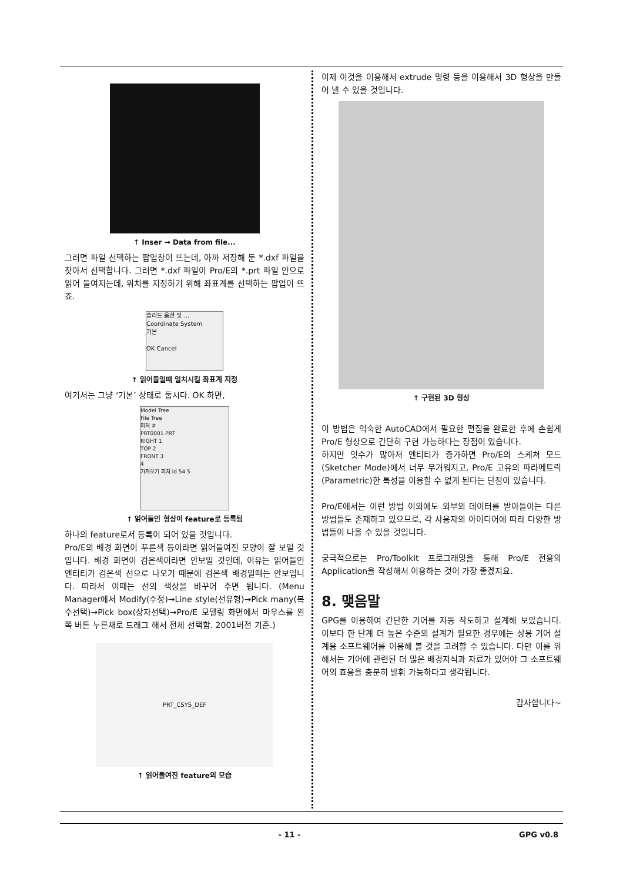↑ Inser → Data from file...
그러면 파일 선택하는 팝업창이 뜨는데, 아까 저장해 둔 *.dxf 파일을 찾아서 선택합니다. 그러면 *.dxf 파일이 Pro/E의 *.prt 파일 안으로 읽어 들여지는데, 위치를 지정하기 위해 좌표계를 선택하는 팝업이 뜨죠.
솔리드 옵션 및 ...
Coordinate System
기본
OK Cancel
↑ 읽어들일때 일치시킬 좌표계 지정
여기서는 그냥 ‘기본’ 상태로 둡시다. OK 하면,
Model Tree
File Tree
피처 #
PRT0001.PRT
RIGHT 1
TOP 2
FRONT 3
4
가져오기 피처 id 54 5
↑ 읽어들인 형상이 feature로 등록됨
하나의 feature로서 등록이 되어 있을 것입니다.
Pro/E의 배경 화면이 푸른색 등이라면 읽어들여진 모양이 잘 보일 것입니다. 배경 화면이 검은색이라면 안보일 것인데, 이유는 읽어들인 엔티티가 검은색 선으로 나오기 때문에 검은색 배경일때는 안보입니다. 따라서 이때는 선의 색상을 바꾸어 주면 됩니다. (Menu Manager에서 Modify(수정)→Line style(선유형)→Pick many(복수선택)→Pick box(상자선택)→Pro/E 모델링 화면에서 마우스를 왼쪽 버튼 누른채로 드래그 해서 전체 선택함. 2001버전 기준.)
PRT_CSYS_DEF
↑ 읽어들여진 feature의 모습
이제 이것을 이용해서 extrude 명령 등을 이용해서 3D 형상을 만들어 낼 수 있을 것입니다.
↑ 구현된 3D 형상
이 방법은 익숙한 AutoCAD에서 필요한 편집을 완료한 후에 손쉽게 Pro/E 형상으로 간단히 구현 가능하다는 장점이 있습니다.
하지만 잇수가 많아져 엔티티가 증가하면 Pro/E의 스케쳐 모드(Sketcher Mode)에서 너무 무거워지고, Pro/E 고유의 파라메트릭(Parametric)한 특성을 이용할 수 없게 된다는 단점이 있습니다.
Pro/E에서는 이런 방법 이외에도 외부의 데이터를 받아들이는 다른 방법들도 존재하고 있으므로, 각 사용자의 아이디어에 따라 다양한 방법들이 나올 수 있을 것입니다.
궁극적으로는 Pro/Toolkit 프로그래밍을 통해 Pro/E 전용의 Application을 작성해서 이용하는 것이 가장 좋겠지요.
8. 맺음말
GPG를 이용하여 간단한 기어를 자동 작도하고 설계해 보았습니다. 이보다 한 단계 더 높은 수준의 설계가 필요한 경우에는 상용 기어 설계용 소프트웨어를 이용해 볼 것을 고려할 수 있습니다. 다만 이를 위해서는 기어에 관련된 더 많은 배경지식과 자료가 있어야 그 소프트웨어의 효용을 충분히 발휘 가능하다고 생각됩니다.
감사합니다~
- 11 - GPG v0.8